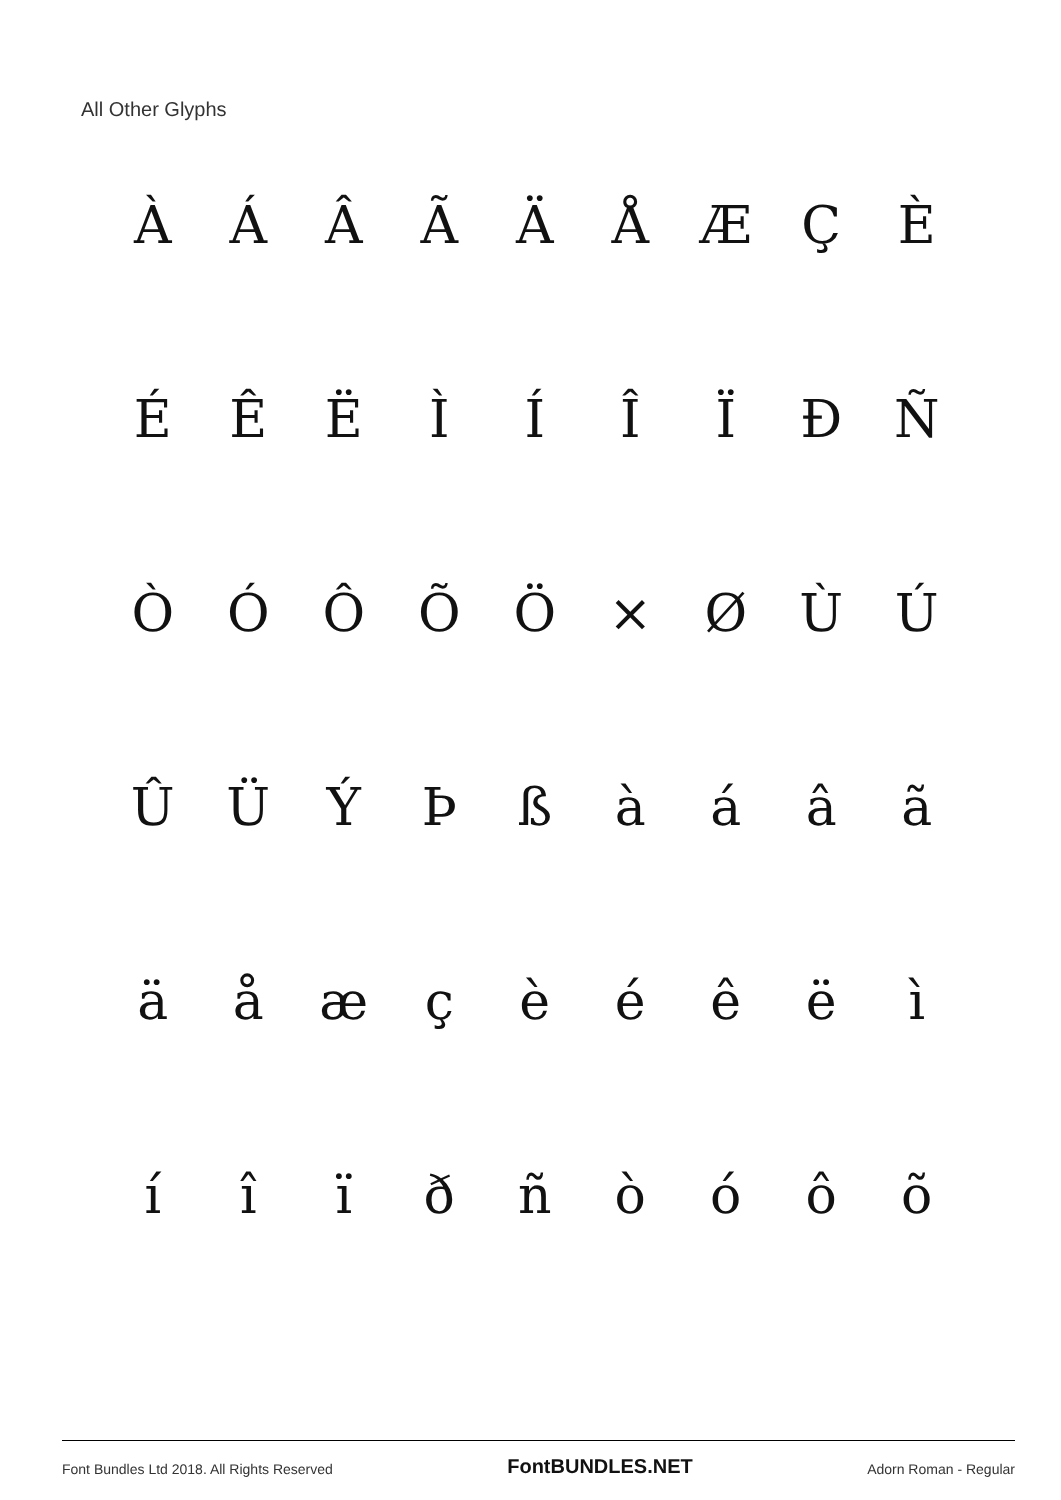All Other Glyphs
À Á Â Ã Ä Å Æ Ç È
É Ê Ë Ì Í Î Ï Ð Ñ
Ò Ó Ô Õ Ö × Ø Ù Ú
Û Ü Ý Þ ß à á â ã
ä å æ ç è é ê ë ì
í î ï ð ñ ò ó ô õ
Font Bundles Ltd 2018. All Rights Reserved FontBUNDLES.NET Adorn Roman - Regular